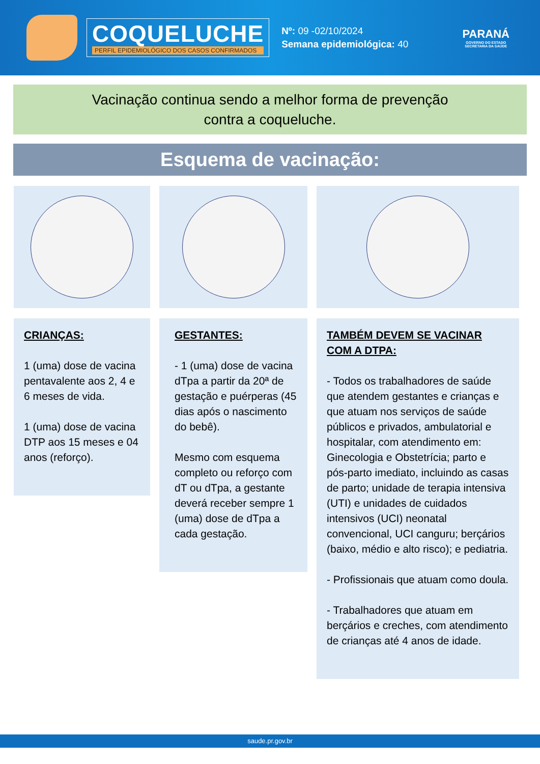COQUELUCHE
PERFIL EPIDEMIOLÓGICO DOS CASOS CONFIRMADOS
Nº: 09 -02/10/2024
Semana epidemiológica: 40
PARANÁ
GOVERNO DO ESTADO
SECRETARIA DA SAÚDE
Vacinação continua sendo a melhor forma de prevenção
contra a coqueluche.
Esquema de vacinação:
CRIANÇAS:
1 (uma) dose de vacina pentavalente aos 2, 4 e 6 meses de vida.
1 (uma) dose de vacina DTP aos 15 meses e 04 anos (reforço).
GESTANTES:
- 1 (uma) dose de vacina dTpa a partir da 20ª de gestação e puérperas (45 dias após o nascimento do bebê).
Mesmo com esquema completo ou reforço com dT ou dTpa, a gestante deverá receber sempre 1 (uma) dose de dTpa a cada gestação.
TAMBÉM DEVEM SE VACINAR COM A DTPA:
- Todos os trabalhadores de saúde que atendem gestantes e crianças e que atuam nos serviços de saúde públicos e privados, ambulatorial e hospitalar, com atendimento em: Ginecologia e Obstetrícia; parto e pós-parto imediato, incluindo as casas de parto; unidade de terapia intensiva (UTI) e unidades de cuidados intensivos (UCI) neonatal convencional, UCI canguru; berçários (baixo, médio e alto risco); e pediatria.
- Profissionais que atuam como doula.
- Trabalhadores que atuam em berçários e creches, com atendimento de crianças até 4 anos de idade.
saude.pr.gov.br